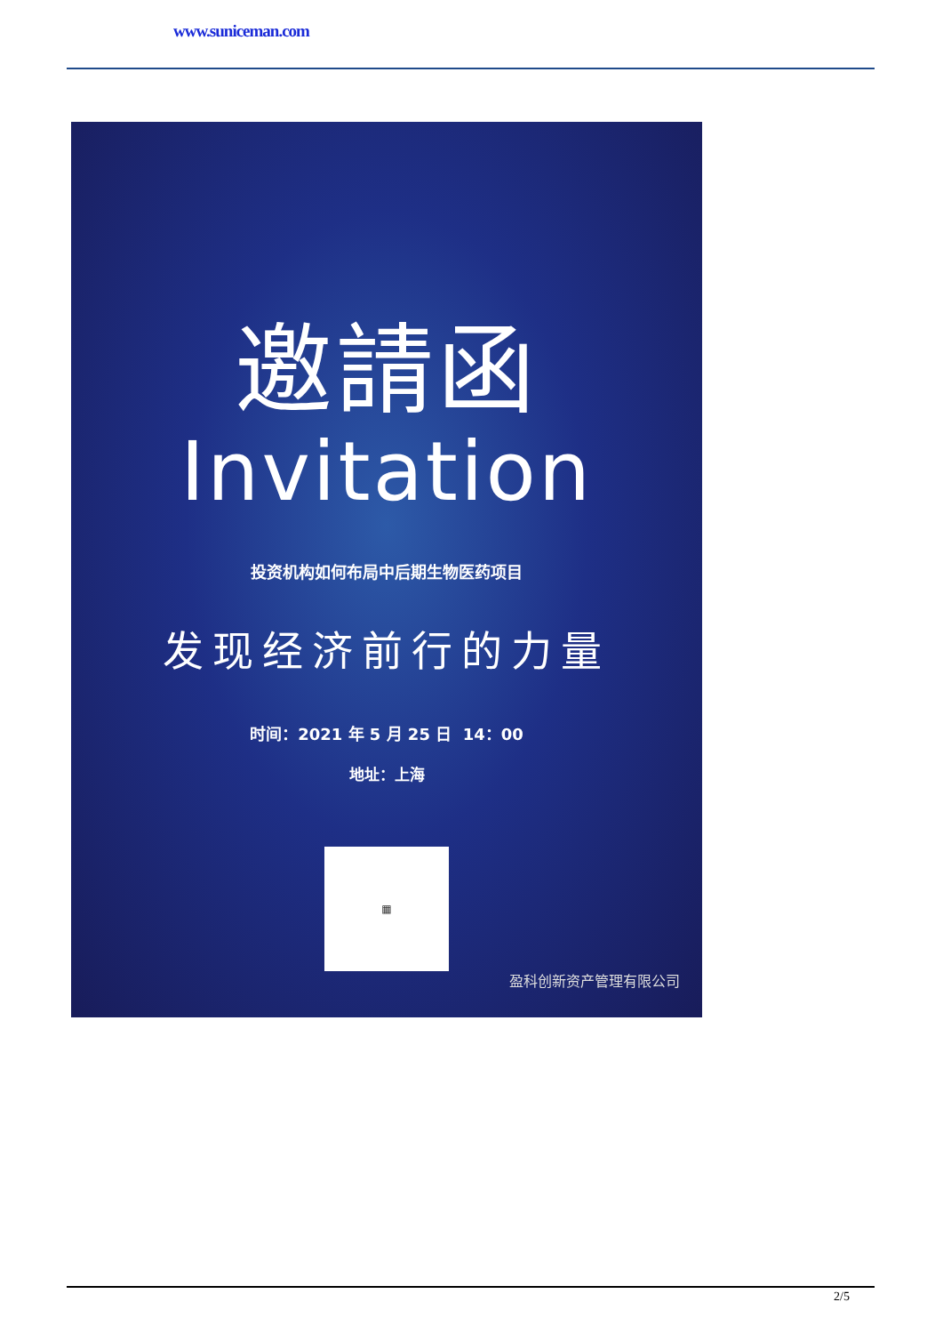www.suniceman.com
邀請函
Invitation
投资机构如何布局中后期生物医药项目
发现经济前行的力量
时间：2021 年 5 月 25 日 14：00
地址：上海
▦
盈科创新资产管理有限公司
2/5